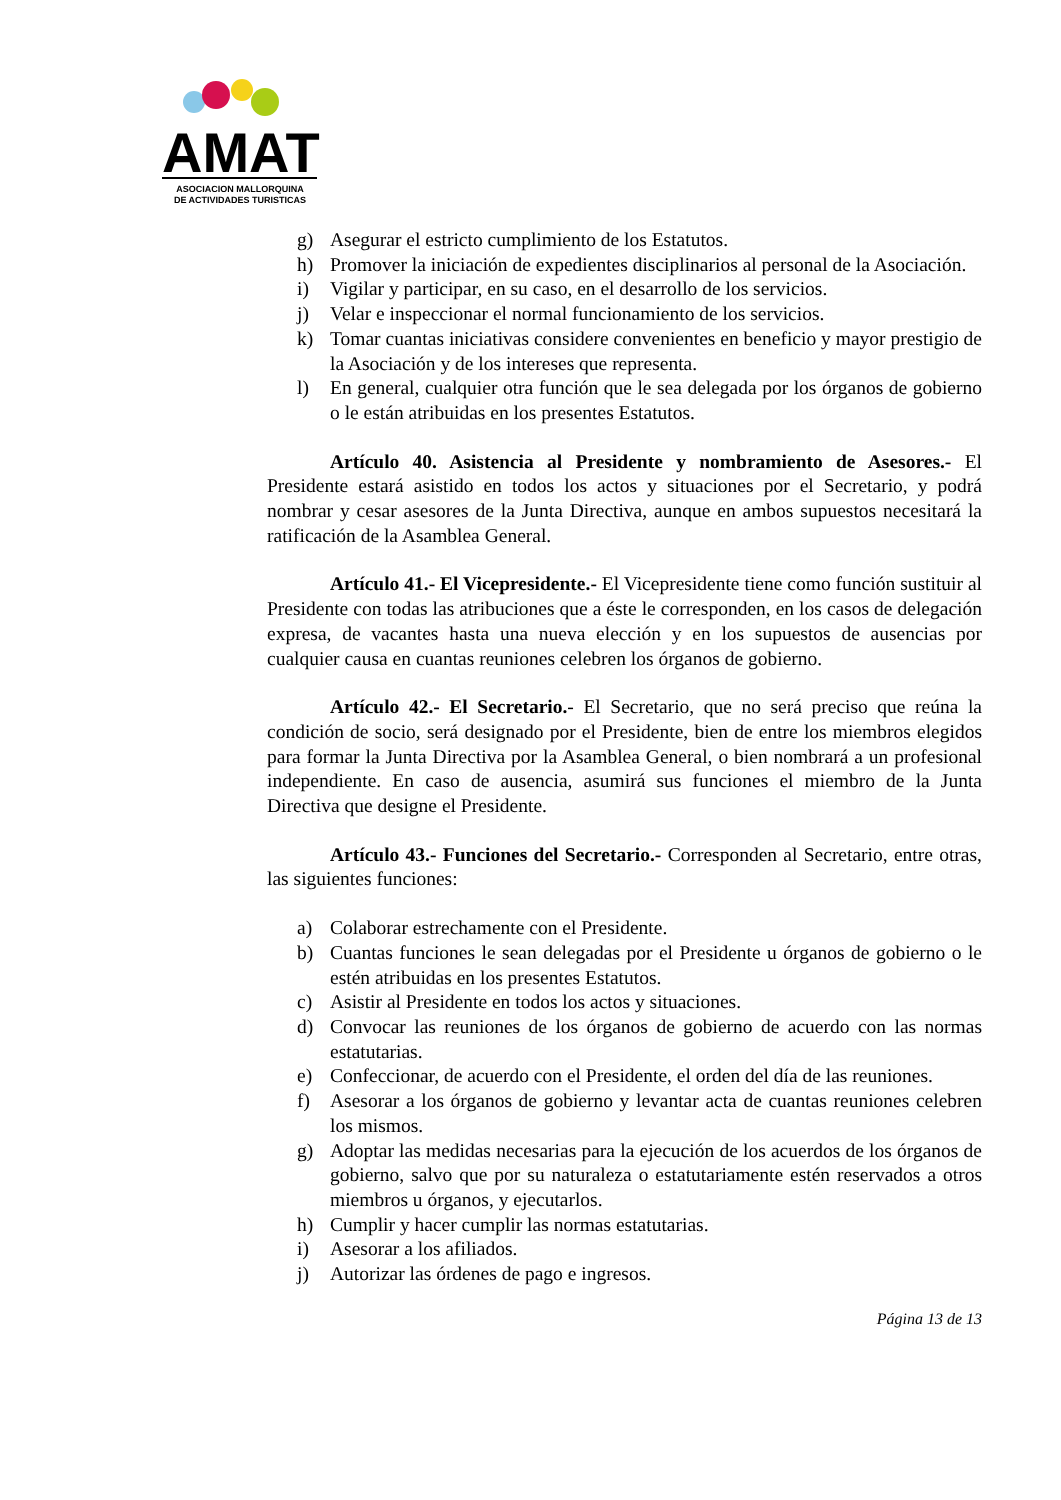AMAT
ASOCIACION MALLORQUINA
DE ACTIVIDADES TURISTICAS
g) Asegurar el estricto cumplimiento de los Estatutos.
h) Promover la iniciación de expedientes disciplinarios al personal de la Asociación.
i) Vigilar y participar, en su caso, en el desarrollo de los servicios.
j) Velar e inspeccionar el normal funcionamiento de los servicios.
k) Tomar cuantas iniciativas considere convenientes en beneficio y mayor prestigio de la Asociación y de los intereses que representa.
l) En general, cualquier otra función que le sea delegada por los órganos de gobierno o le están atribuidas en los presentes Estatutos.
Artículo 40. Asistencia al Presidente y nombramiento de Asesores.- El Presidente estará asistido en todos los actos y situaciones por el Secretario, y podrá nombrar y cesar asesores de la Junta Directiva, aunque en ambos supuestos necesitará la ratificación de la Asamblea General.
Artículo 41.- El Vicepresidente.- El Vicepresidente tiene como función sustituir al Presidente con todas las atribuciones que a éste le corresponden, en los casos de delegación expresa, de vacantes hasta una nueva elección y en los supuestos de ausencias por cualquier causa en cuantas reuniones celebren los órganos de gobierno.
Artículo 42.- El Secretario.- El Secretario, que no será preciso que reúna la condición de socio, será designado por el Presidente, bien de entre los miembros elegidos para formar la Junta Directiva por la Asamblea General, o bien nombrará a un profesional independiente. En caso de ausencia, asumirá sus funciones el miembro de la Junta Directiva que designe el Presidente.
Artículo 43.- Funciones del Secretario.- Corresponden al Secretario, entre otras, las siguientes funciones:
a) Colaborar estrechamente con el Presidente.
b) Cuantas funciones le sean delegadas por el Presidente u órganos de gobierno o le estén atribuidas en los presentes Estatutos.
c) Asistir al Presidente en todos los actos y situaciones.
d) Convocar las reuniones de los órganos de gobierno de acuerdo con las normas estatutarias.
e) Confeccionar, de acuerdo con el Presidente, el orden del día de las reuniones.
f) Asesorar a los órganos de gobierno y levantar acta de cuantas reuniones celebren los mismos.
g) Adoptar las medidas necesarias para la ejecución de los acuerdos de los órganos de gobierno, salvo que por su naturaleza o estatutariamente estén reservados a otros miembros u órganos, y ejecutarlos.
h) Cumplir y hacer cumplir las normas estatutarias.
i) Asesorar a los afiliados.
j) Autorizar las órdenes de pago e ingresos.
Página 13 de 13